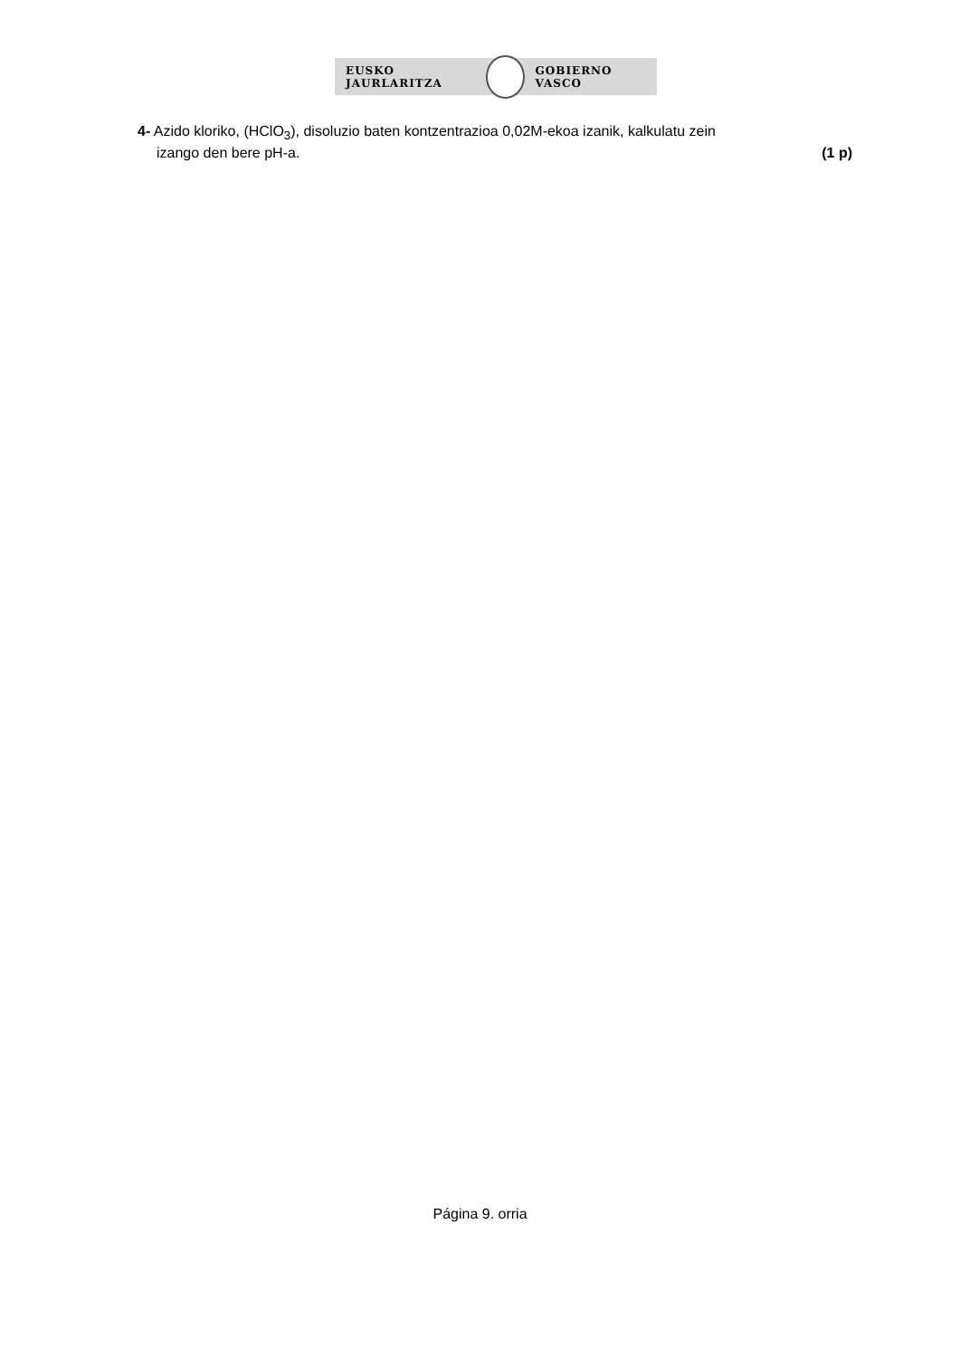EUSKO JAURLARITZA GOBIERNO VASCO
4- Azido kloriko, (HClO<sub>3</sub>), disoluzio baten kontzentrazioa 0,02M-ekoa izanik, kalkulatu zein
izango den bere pH-a. (1 p)
Página 9. orria